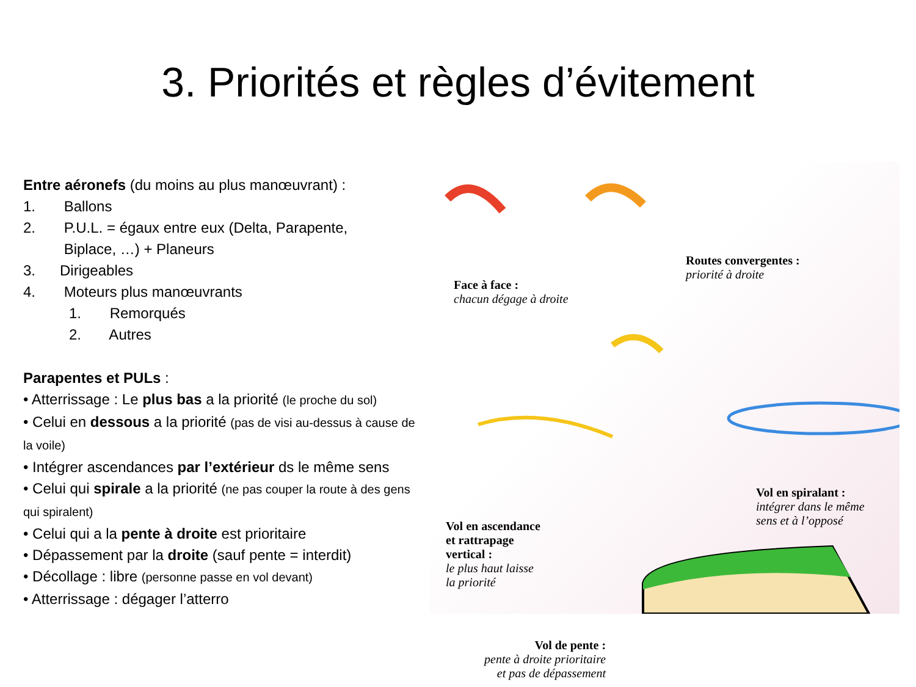3. Priorités et règles d’évitement
Entre aéronefs (du moins au plus manœuvrant) :
1. Ballons
2. P.U.L. = égaux entre eux (Delta, Parapente,
Biplace, …) + Planeurs
3. Dirigeables
4. Moteurs plus manœuvrants
1. Remorqués
2. Autres
Parapentes et PULs :
• Atterrissage : Le plus bas a la priorité (le proche du sol)
• Celui en dessous a la priorité (pas de visi au-dessus à cause de la voile)
• Intégrer ascendances par l’extérieur ds le même sens
• Celui qui spirale a la priorité (ne pas couper la route à des gens qui spiralent)
• Celui qui a la pente à droite est prioritaire
• Dépassement par la droite (sauf pente = interdit)
• Décollage : libre (personne passe en vol devant)
• Atterrissage : dégager l’atterro
Face à face :
chacun dégage à droite
Routes convergentes :
priorité à droite
Vol en spiralant :
intégrer dans le même
sens et à l’opposé
Vol en ascendance
et rattrapage
vertical :
le plus haut laisse
la priorité
Vol de pente :
pente à droite prioritaire
et pas de dépassement